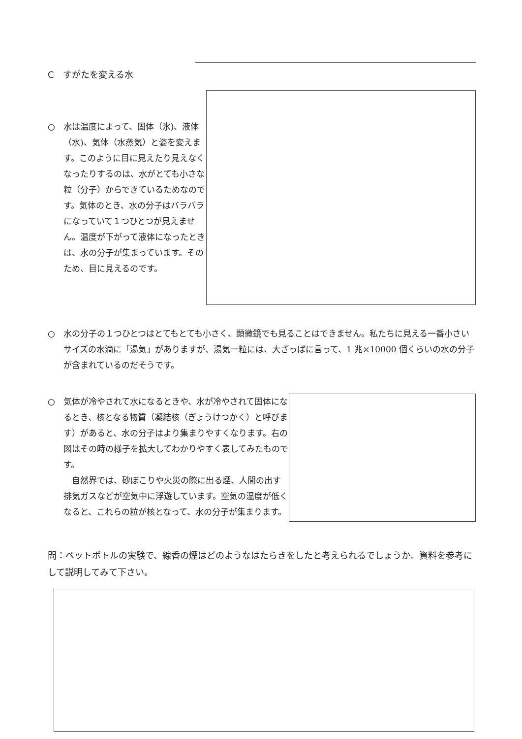C　すがたを変える水
○　水は温度によって、固体（氷)、液体（水)、気体（水蒸気）と姿を変えます。このように目に見えたり見えなくなったりするのは、水がとても小さな粒（分子）からできているためなのです。気体のとき、水の分子はバラバラになっていて１つひとつが見えません。温度が下がって液体になったときは、水の分子が集まっています。そのため、目に見えるのです。
○　水の分子の１つひとつはとてもとても小さく、顕微鏡でも見ることはできません。私たちに見える一番小さいサイズの水滴に「湯気」がありますが、湯気一粒には、大ざっぱに言って、1 兆×10000 個くらいの水の分子が含まれているのだそうです。
○　気体が冷やされて水になるときや、水が冷やされて固体になるとき、核となる物質（凝結核（ぎょうけつかく）と呼びます）があると、水の分子はより集まりやすくなります。右の図はその時の様子を拡大してわかりやすく表してみたものです。
　自然界では、砂ぼこりや火災の際に出る煙、人間の出す排気ガスなどが空気中に浮遊しています。空気の温度が低くなると、これらの粒が核となって、水の分子が集まります。
問：ペットボトルの実験で、線香の煙はどのようなはたらきをしたと考えられるでしょうか。資料を参考にして説明してみて下さい。